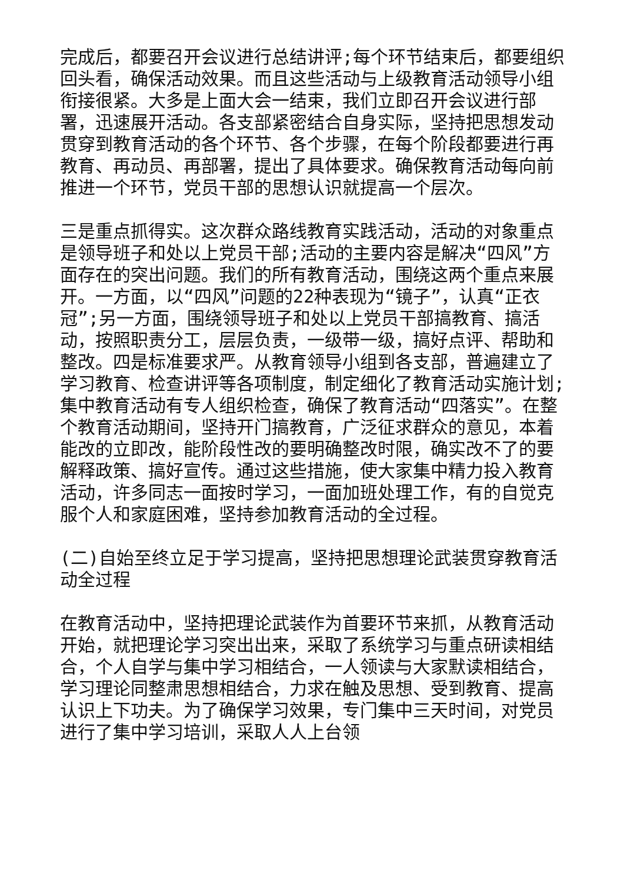完成后，都要召开会议进行总结讲评;每个环节结束后，都要组织回头看，确保活动效果。而且这些活动与上级教育活动领导小组衔接很紧。大多是上面大会一结束，我们立即召开会议进行部署，迅速展开活动。各支部紧密结合自身实际，坚持把思想发动贯穿到教育活动的各个环节、各个步骤，在每个阶段都要进行再教育、再动员、再部署，提出了具体要求。确保教育活动每向前推进一个环节，党员干部的思想认识就提高一个层次。
三是重点抓得实。这次群众路线教育实践活动，活动的对象重点是领导班子和处以上党员干部;活动的主要内容是解决“四风”方面存在的突出问题。我们的所有教育活动，围绕这两个重点来展开。一方面，以“四风”问题的22种表现为“镜子”，认真“正衣冠”;另一方面，围绕领导班子和处以上党员干部搞教育、搞活动，按照职责分工，层层负责，一级带一级，搞好点评、帮助和整改。四是标准要求严。从教育领导小组到各支部，普遍建立了学习教育、检查讲评等各项制度，制定细化了教育活动实施计划;集中教育活动有专人组织检查，确保了教育活动“四落实”。在整个教育活动期间，坚持开门搞教育，广泛征求群众的意见，本着能改的立即改，能阶段性改的要明确整改时限，确实改不了的要解释政策、搞好宣传。通过这些措施，使大家集中精力投入教育活动，许多同志一面按时学习，一面加班处理工作，有的自觉克服个人和家庭困难，坚持参加教育活动的全过程。
(二)自始至终立足于学习提高，坚持把思想理论武装贯穿教育活动全过程
在教育活动中，坚持把理论武装作为首要环节来抓，从教育活动开始，就把理论学习突出出来，采取了系统学习与重点研读相结合，个人自学与集中学习相结合，一人领读与大家默读相结合，学习理论同整肃思想相结合，力求在触及思想、受到教育、提高认识上下功夫。为了确保学习效果，专门集中三天时间，对党员进行了集中学习培训，采取人人上台领